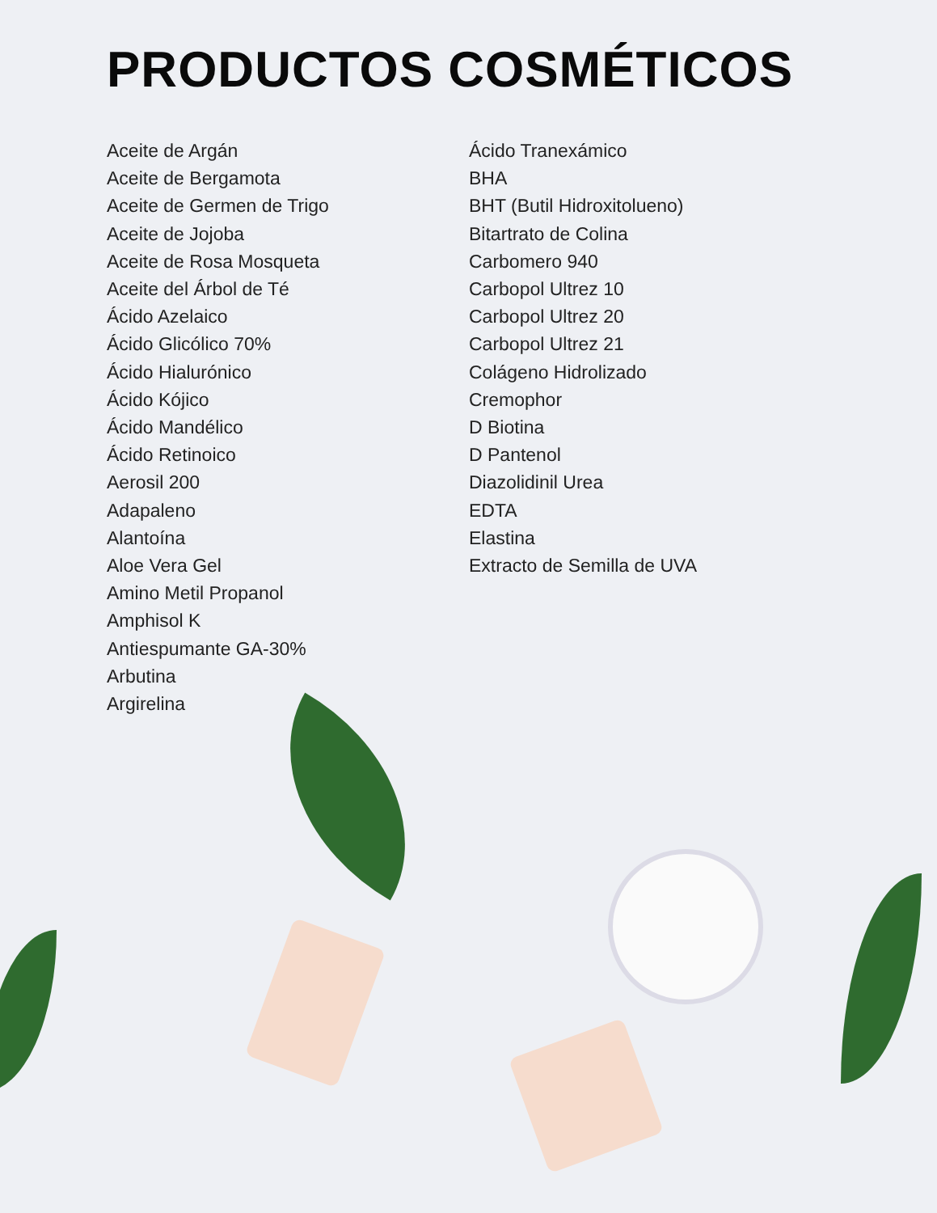PRODUCTOS COSMÉTICOS
Aceite de Argán
Aceite de Bergamota
Aceite de Germen de Trigo
Aceite de Jojoba
Aceite de Rosa Mosqueta
Aceite del Árbol de Té
Ácido Azelaico
Ácido Glicólico 70%
Ácido Hialurónico
Ácido Kójico
Ácido Mandélico
Ácido Retinoico
Aerosil 200
Adapaleno
Alantoína
Aloe Vera Gel
Amino Metil Propanol
Amphisol K
Antiespumante GA-30%
Arbutina
Argirelina
Ácido Tranexámico
BHA
BHT (Butil Hidroxitolueno)
Bitartrato de Colina
Carbomero 940
Carbopol Ultrez 10
Carbopol Ultrez 20
Carbopol Ultrez 21
Colágeno Hidrolizado
Cremophor
D Biotina
D Pantenol
Diazolidinil Urea
EDTA
Elastina
Extracto de Semilla de UVA